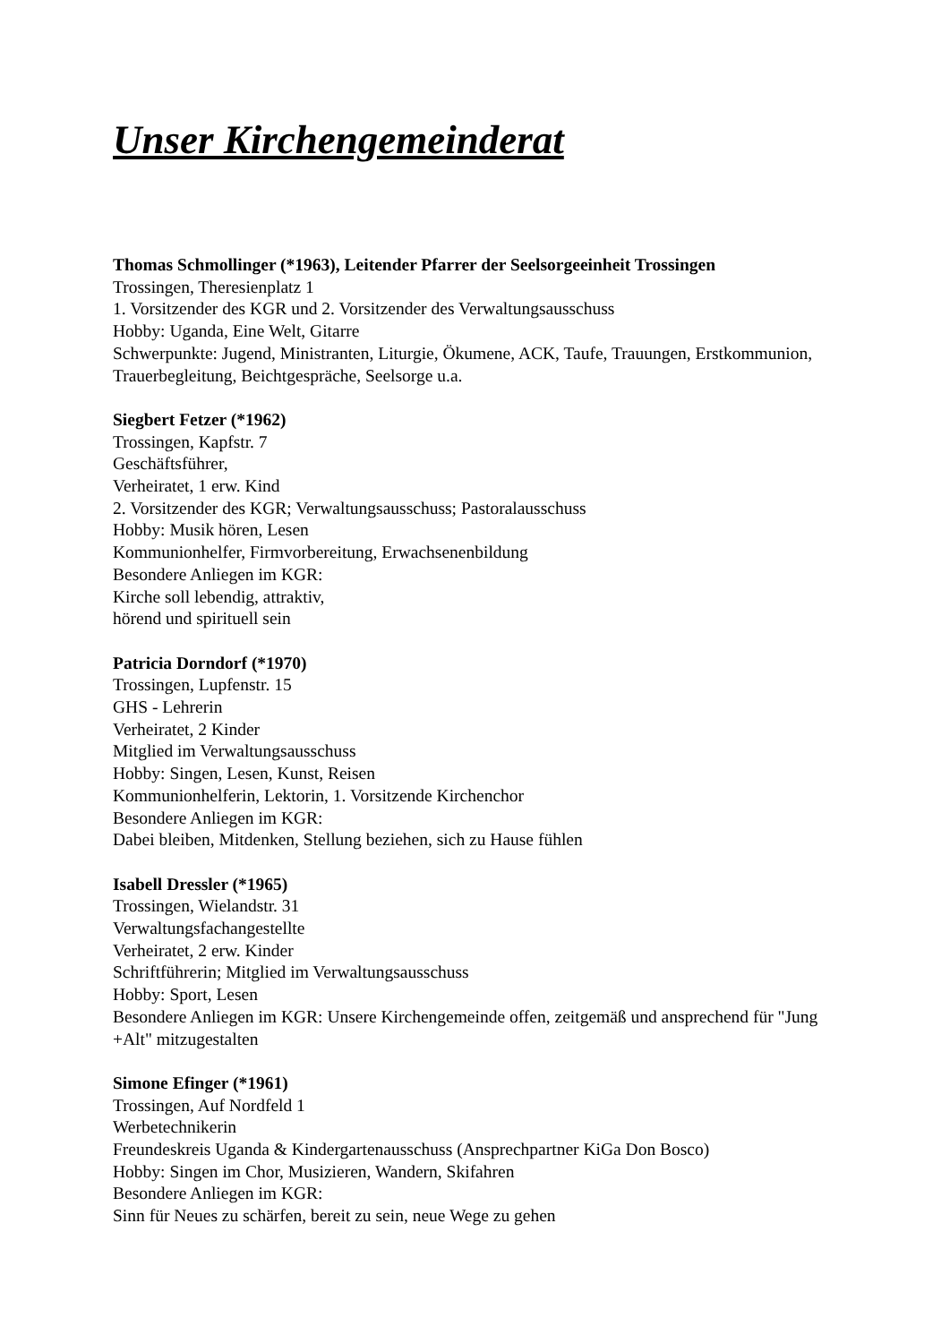Unser Kirchengemeinderat
Thomas Schmollinger (*1963), Leitender Pfarrer der Seelsorgeeinheit Trossingen
Trossingen, Theresienplatz 1
1. Vorsitzender des KGR und 2. Vorsitzender des Verwaltungsausschuss
Hobby: Uganda, Eine Welt, Gitarre
Schwerpunkte: Jugend, Ministranten, Liturgie, Ökumene, ACK, Taufe, Trauungen, Erstkommunion, Trauerbegleitung, Beichtgespräche, Seelsorge u.a.
Siegbert Fetzer (*1962)
Trossingen, Kapfstr. 7
Geschäftsführer,
Verheiratet, 1 erw. Kind
2. Vorsitzender des KGR; Verwaltungsausschuss; Pastoralausschuss
Hobby: Musik hören, Lesen
Kommunionhelfer, Firmvorbereitung, Erwachsenenbildung
Besondere Anliegen im KGR:
Kirche soll lebendig, attraktiv,
hörend und spirituell sein
Patricia Dorndorf (*1970)
Trossingen, Lupfenstr. 15
GHS - Lehrerin
Verheiratet, 2 Kinder
Mitglied im Verwaltungsausschuss
Hobby: Singen, Lesen, Kunst, Reisen
Kommunionhelferin, Lektorin, 1. Vorsitzende Kirchenchor
Besondere Anliegen im KGR:
Dabei bleiben, Mitdenken, Stellung beziehen, sich zu Hause fühlen
Isabell Dressler (*1965)
Trossingen, Wielandstr. 31
Verwaltungsfachangestellte
Verheiratet, 2 erw. Kinder
Schriftführerin; Mitglied im Verwaltungsausschuss
Hobby: Sport, Lesen
Besondere Anliegen im KGR: Unsere Kirchengemeinde offen, zeitgemäß und ansprechend für "Jung +Alt" mitzugestalten
Simone Efinger (*1961)
Trossingen, Auf Nordfeld 1
Werbetechnikerin
Freundeskreis Uganda & Kindergartenausschuss (Ansprechpartner KiGa Don Bosco)
Hobby: Singen im Chor, Musizieren, Wandern, Skifahren
Besondere Anliegen im KGR:
Sinn für Neues zu schärfen, bereit zu sein, neue Wege zu gehen